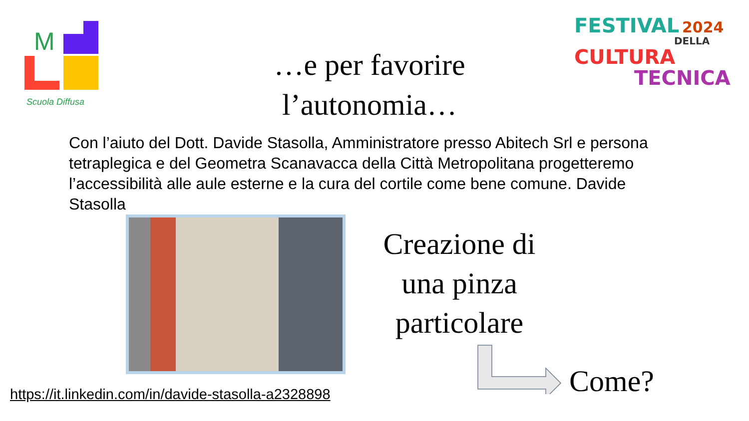M
Scuola Diffusa
FESTIVAL 2024
DELLA
CULTURA
TECNICA
…e per favorire l’autonomia…
Con l’aiuto del Dott. Davide Stasolla, Amministratore presso Abitech Srl e persona tetraplegica e del Geometra Scanavacca della Città Metropolitana progetteremo l’accessibilità alle aule esterne e la cura del cortile come bene comune. Davide Stasolla
Creazione di una pinza particolare
Come?
https://it.linkedin.com/in/davide-stasolla-a2328898